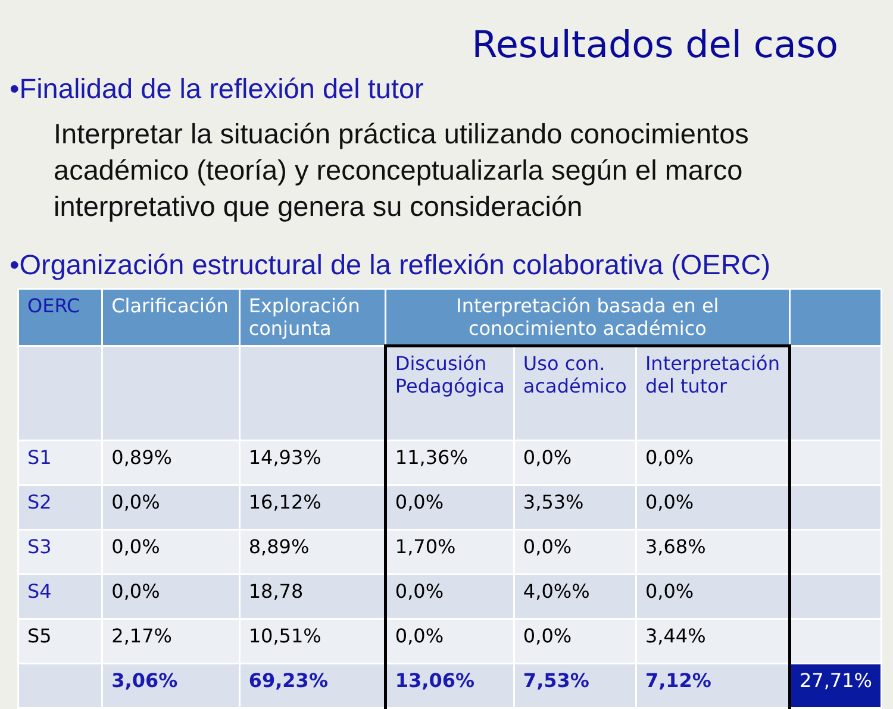Resultados del caso
•Finalidad de la reflexión del tutor
Interpretar la situación práctica utilizando conocimientos académico (teoría) y reconceptualizarla según el marco interpretativo que genera su consideración
•Organización estructural de la reflexión colaborativa (OERC)
| OERC | Clarificación | Exploración conjunta | Interpretación basada en el conocimiento académico | | | |
| --- | --- | --- | --- | --- | --- | --- |
| | | | Discusión Pedagógica | Uso con. académico | Interpretación del tutor | |
| S1 | 0,89% | 14,93% | 11,36% | 0,0% | 0,0% | |
| S2 | 0,0% | 16,12% | 0,0% | 3,53% | 0,0% | |
| S3 | 0,0% | 8,89% | 1,70% | 0,0% | 3,68% | |
| S4 | 0,0% | 18,78 | 0,0% | 4,0%% | 0,0% | |
| S5 | 2,17% | 10,51% | 0,0% | 0,0% | 3,44% | |
| | 3,06% | 69,23% | 13,06% | 7,53% | 7,12% | 27,71% |